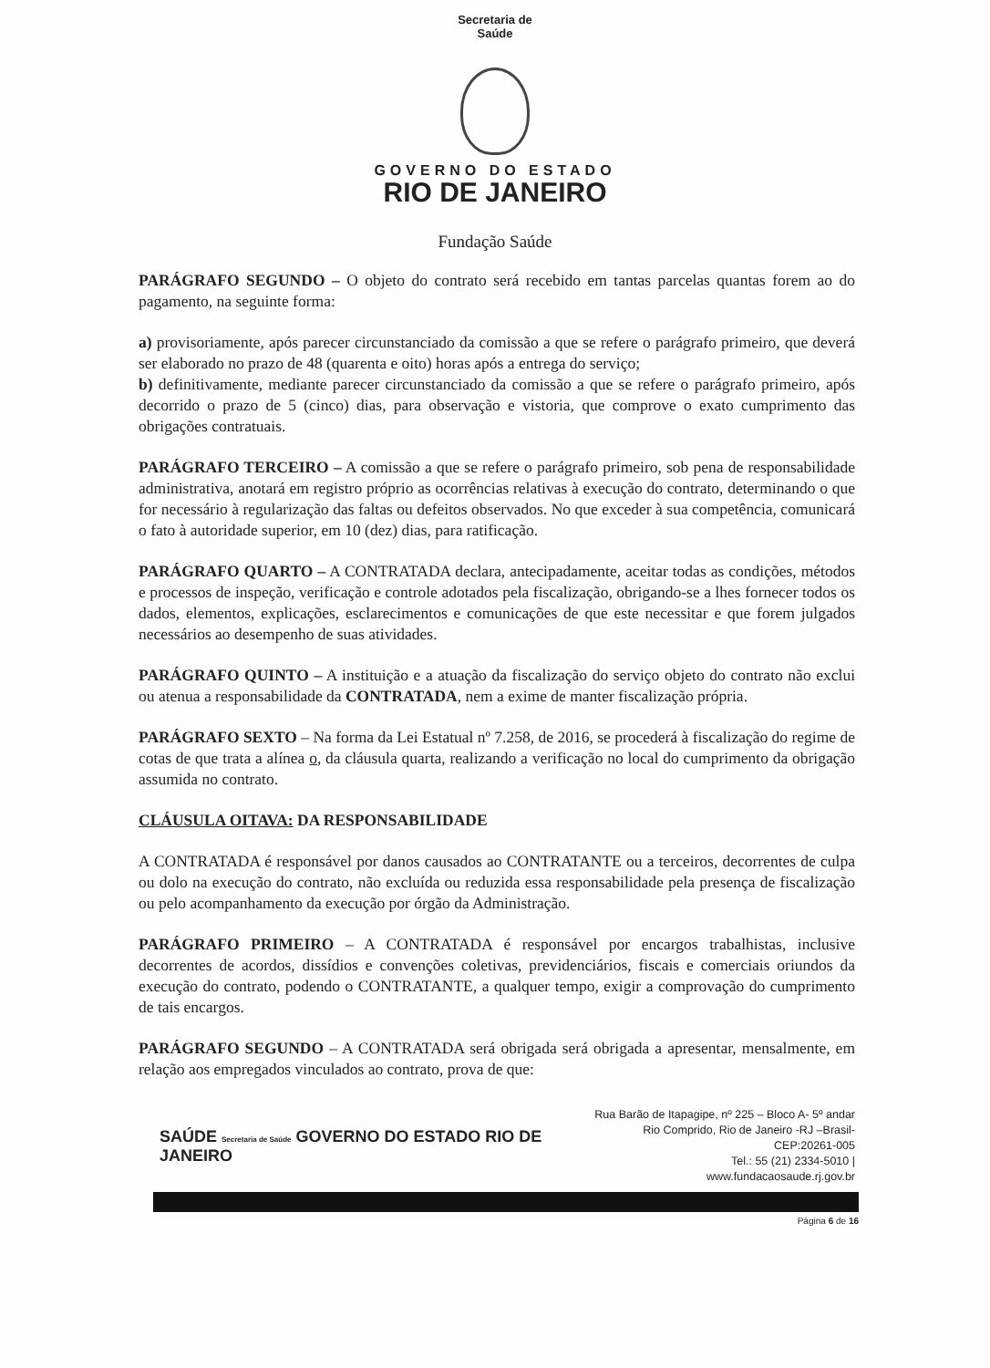Secretaria de
Saúde
GOVERNO DO ESTADO
RIO DE JANEIRO
Fundação Saúde
PARÁGRAFO SEGUNDO – O objeto do contrato será recebido em tantas parcelas quantas forem ao do pagamento, na seguinte forma:
a) provisoriamente, após parecer circunstanciado da comissão a que se refere o parágrafo primeiro, que deverá ser elaborado no prazo de 48 (quarenta e oito) horas após a entrega do serviço;
b) definitivamente, mediante parecer circunstanciado da comissão a que se refere o parágrafo primeiro, após decorrido o prazo de 5 (cinco) dias, para observação e vistoria, que comprove o exato cumprimento das obrigações contratuais.
PARÁGRAFO TERCEIRO – A comissão a que se refere o parágrafo primeiro, sob pena de responsabilidade administrativa, anotará em registro próprio as ocorrências relativas à execução do contrato, determinando o que for necessário à regularização das faltas ou defeitos observados. No que exceder à sua competência, comunicará o fato à autoridade superior, em 10 (dez) dias, para ratificação.
PARÁGRAFO QUARTO – A CONTRATADA declara, antecipadamente, aceitar todas as condições, métodos e processos de inspeção, verificação e controle adotados pela fiscalização, obrigando-se a lhes fornecer todos os dados, elementos, explicações, esclarecimentos e comunicações de que este necessitar e que forem julgados necessários ao desempenho de suas atividades.
PARÁGRAFO QUINTO – A instituição e a atuação da fiscalização do serviço objeto do contrato não exclui ou atenua a responsabilidade da CONTRATADA, nem a exime de manter fiscalização própria.
PARÁGRAFO SEXTO – Na forma da Lei Estatual nº 7.258, de 2016, se procederá à fiscalização do regime de cotas de que trata a alínea o, da cláusula quarta, realizando a verificação no local do cumprimento da obrigação assumida no contrato.
CLÁUSULA OITAVA: DA RESPONSABILIDADE
A CONTRATADA é responsável por danos causados ao CONTRATANTE ou a terceiros, decorrentes de culpa ou dolo na execução do contrato, não excluída ou reduzida essa responsabilidade pela presença de fiscalização ou pelo acompanhamento da execução por órgão da Administração.
PARÁGRAFO PRIMEIRO – A CONTRATADA é responsável por encargos trabalhistas, inclusive decorrentes de acordos, dissídios e convenções coletivas, previdenciários, fiscais e comerciais oriundos da execução do contrato, podendo o CONTRATANTE, a qualquer tempo, exigir a comprovação do cumprimento de tais encargos.
PARÁGRAFO SEGUNDO – A CONTRATADA será obrigada será obrigada a apresentar, mensalmente, em relação aos empregados vinculados ao contrato, prova de que:
SAÚDE Secretaria de Saúde GOVERNO DO ESTADO RIO DE JANEIRO
Rua Barão de Itapagipe, nº 225 – Bloco A- 5º andar
Rio Comprido, Rio de Janeiro -RJ –Brasil- CEP:20261-005
Tel.: 55 (21) 2334-5010 | www.fundacaosaude.rj.gov.br
Página 6 de 16